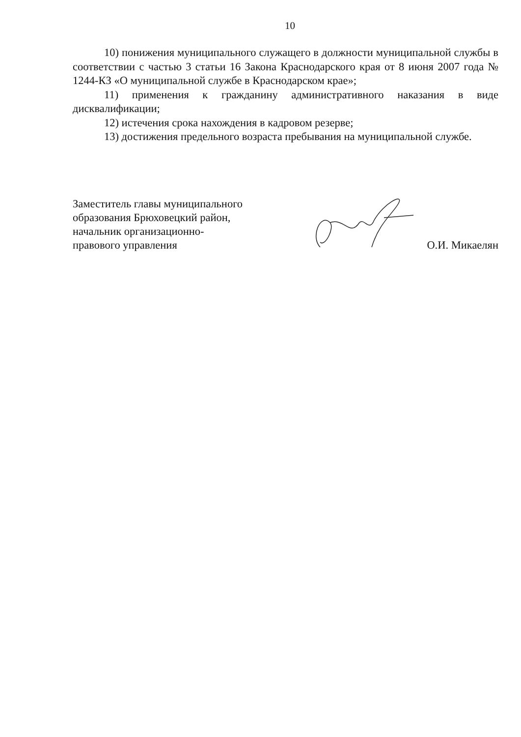10
10) понижения муниципального служащего в должности муниципальной службы в соответствии с частью 3 статьи 16 Закона Краснодарского края от 8 июня 2007 года № 1244-КЗ «О муниципальной службе в Краснодарском крае»;
11) применения к гражданину административного наказания в виде дисквалификации;
12) истечения срока нахождения в кадровом резерве;
13) достижения предельного возраста пребывания на муниципальной службе.
Заместитель главы муниципального
образования Брюховецкий район,
начальник организационно-
правового управления
О.И. Микаелян